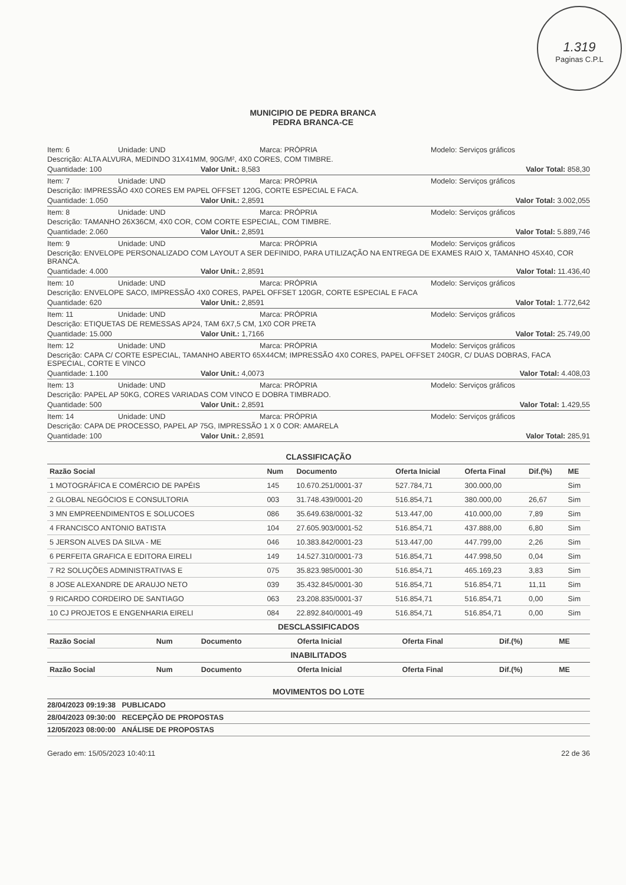1.319
Paginas C.P.L
MUNICIPIO DE PEDRA BRANCA
PEDRA BRANCA-CE
Item: 6 Unidade: UND Marca: PRÓPRIA Modelo: Serviços gráficos
Descrição: ALTA ALVURA, MEDINDO 31X41MM, 90G/M², 4X0 CORES, COM TIMBRE.
Quantidade: 100 Valor Unit.: 8,583 Valor Total: 858,30
Item: 7 Unidade: UND Marca: PRÓPRIA Modelo: Serviços gráficos
Descrição: IMPRESSÃO 4X0 CORES EM PAPEL OFFSET 120G, CORTE ESPECIAL E FACA.
Quantidade: 1.050 Valor Unit.: 2,8591 Valor Total: 3.002,055
Item: 8 Unidade: UND Marca: PRÓPRIA Modelo: Serviços gráficos
Descrição: TAMANHO 26X36CM, 4X0 COR, COM CORTE ESPECIAL, COM TIMBRE.
Quantidade: 2.060 Valor Unit.: 2,8591 Valor Total: 5.889,746
Item: 9 Unidade: UND Marca: PRÓPRIA Modelo: Serviços gráficos
Descrição: ENVELOPE PERSONALIZADO COM LAYOUT A SER DEFINIDO, PARA UTILIZAÇÃO NA ENTREGA DE EXAMES RAIO X, TAMANHO 45X40, COR BRANCA.
Quantidade: 4.000 Valor Unit.: 2,8591 Valor Total: 11.436,40
Item: 10 Unidade: UND Marca: PRÓPRIA Modelo: Serviços gráficos
Descrição: ENVELOPE SACO, IMPRESSÃO 4X0 CORES, PAPEL OFFSET 120GR, CORTE ESPECIAL E FACA
Quantidade: 620 Valor Unit.: 2,8591 Valor Total: 1.772,642
Item: 11 Unidade: UND Marca: PRÓPRIA Modelo: Serviços gráficos
Descrição: ETIQUETAS DE REMESSAS AP24, TAM 6X7,5 CM, 1X0 COR PRETA
Quantidade: 15.000 Valor Unit.: 1,7166 Valor Total: 25.749,00
Item: 12 Unidade: UND Marca: PRÓPRIA Modelo: Serviços gráficos
Descrição: CAPA C/ CORTE ESPECIAL, TAMANHO ABERTO 65X44CM; IMPRESSÃO 4X0 CORES, PAPEL OFFSET 240GR, C/ DUAS DOBRAS, FACA ESPECIAL, CORTE E VINCO
Quantidade: 1.100 Valor Unit.: 4,0073 Valor Total: 4.408,03
Item: 13 Unidade: UND Marca: PRÓPRIA Modelo: Serviços gráficos
Descrição: PAPEL AP 50KG, CORES VARIADAS COM VINCO E DOBRA TIMBRADO.
Quantidade: 500 Valor Unit.: 2,8591 Valor Total: 1.429,55
Item: 14 Unidade: UND Marca: PRÓPRIA Modelo: Serviços gráficos
Descrição: CAPA DE PROCESSO, PAPEL AP 75G, IMPRESSÃO 1 X 0 COR: AMARELA
Quantidade: 100 Valor Unit.: 2,8591 Valor Total: 285,91
CLASSIFICAÇÃO
| Razão Social | Num | Documento | Oferta Inicial | Oferta Final | Dif.(%) | ME |
| --- | --- | --- | --- | --- | --- | --- |
| 1 MOTOGRÁFICA E COMÉRCIO DE PAPÉIS | 145 | 10.670.251/0001-37 | 527.784,71 | 300.000,00 | | Sim |
| 2 GLOBAL NEGÓCIOS E CONSULTORIA | 003 | 31.748.439/0001-20 | 516.854,71 | 380.000,00 | 26,67 | Sim |
| 3 MN EMPREENDIMENTOS E SOLUCOES | 086 | 35.649.638/0001-32 | 513.447,00 | 410.000,00 | 7,89 | Sim |
| 4 FRANCISCO ANTONIO BATISTA | 104 | 27.605.903/0001-52 | 516.854,71 | 437.888,00 | 6,80 | Sim |
| 5 JERSON ALVES DA SILVA - ME | 046 | 10.383.842/0001-23 | 513.447,00 | 447.799,00 | 2,26 | Sim |
| 6 PERFEITA GRAFICA E EDITORA EIRELI | 149 | 14.527.310/0001-73 | 516.854,71 | 447.998,50 | 0,04 | Sim |
| 7 R2 SOLUÇÕES ADMINISTRATIVAS E | 075 | 35.823.985/0001-30 | 516.854,71 | 465.169,23 | 3,83 | Sim |
| 8 JOSE ALEXANDRE DE ARAUJO NETO | 039 | 35.432.845/0001-30 | 516.854,71 | 516.854,71 | 11,11 | Sim |
| 9 RICARDO CORDEIRO DE SANTIAGO | 063 | 23.208.835/0001-37 | 516.854,71 | 516.854,71 | 0,00 | Sim |
| 10 CJ PROJETOS E ENGENHARIA EIRELI | 084 | 22.892.840/0001-49 | 516.854,71 | 516.854,71 | 0,00 | Sim |
DESCLASSIFICADOS
| Razão Social | Num | Documento | Oferta Inicial | Oferta Final | Dif.(%) | ME |
| --- | --- | --- | --- | --- | --- | --- |
INABILITADOS
| Razão Social | Num | Documento | Oferta Inicial | Oferta Final | Dif.(%) | ME |
| --- | --- | --- | --- | --- | --- | --- |
MOVIMENTOS DO LOTE
28/04/2023 09:19:38 PUBLICADO
28/04/2023 09:30:00 RECEPÇÃO DE PROPOSTAS
12/05/2023 08:00:00 ANÁLISE DE PROPOSTAS
Gerado em: 15/05/2023 10:40:11 22 de 36